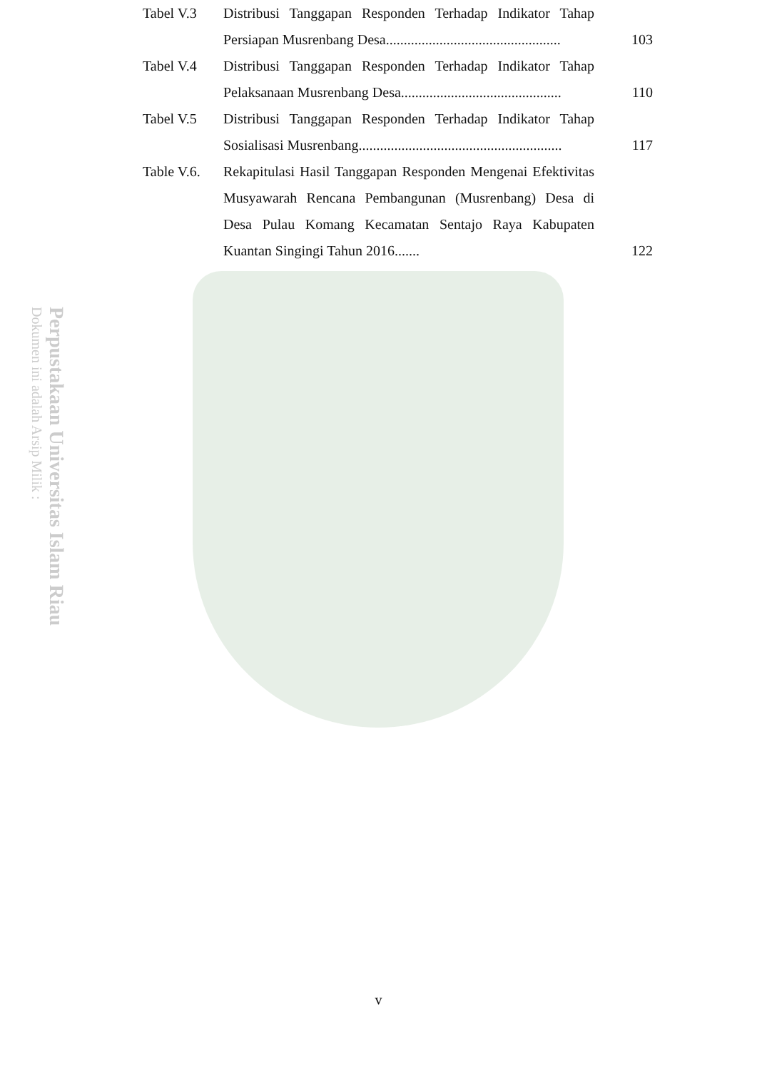Perpustakaan Universitas Islam Riau
Dokumen ini adalah Arsip Milik :
| Tabel V.3 | Distribusi Tanggapan Responden Terhadap Indikator Tahap Persiapan Musrenbang Desa................................................. | 103 |
| Tabel V.4 | Distribusi Tanggapan Responden Terhadap Indikator Tahap Pelaksanaan Musrenbang Desa............................................. | 110 |
| Tabel V.5 | Distribusi Tanggapan Responden Terhadap Indikator Tahap Sosialisasi Musrenbang......................................................... | 117 |
| Table V.6. | Rekapitulasi Hasil Tanggapan Responden Mengenai Efektivitas Musyawarah Rencana Pembangunan (Musrenbang) Desa di Desa Pulau Komang Kecamatan Sentajo Raya Kabupaten Kuantan Singingi Tahun 2016....... | 122 |
v